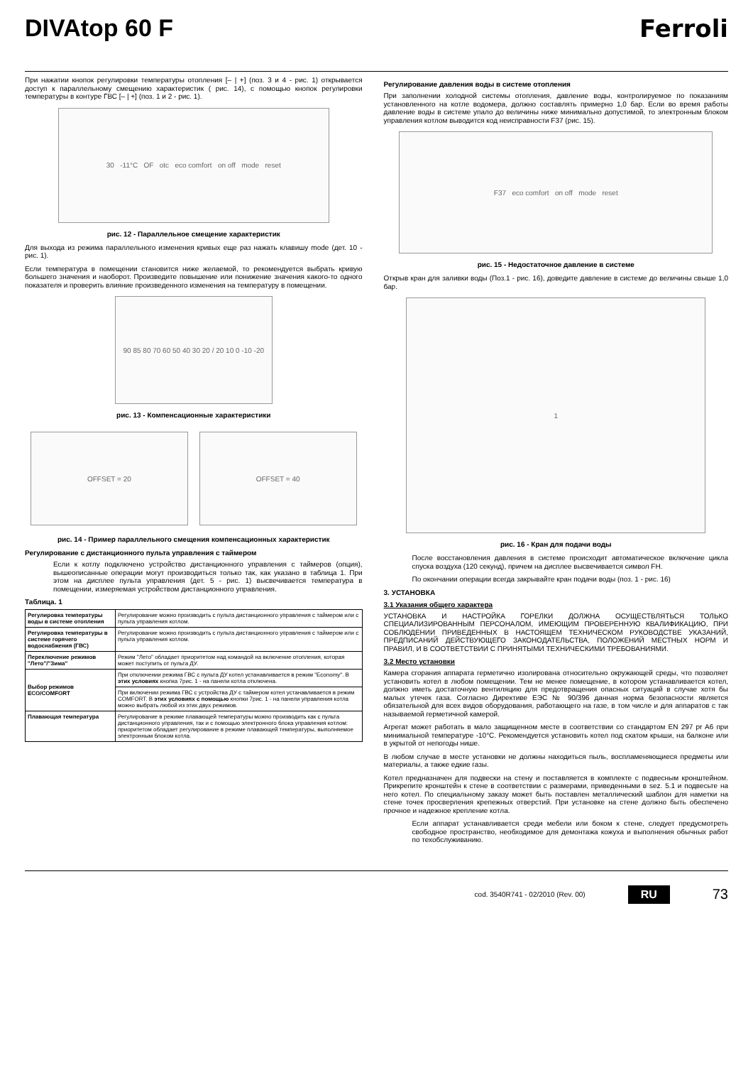DIVAtop 60 F Ferroli
При нажатии кнопок регулировки температуры отопления [– | +] (поз. 3 и 4 - рис. 1) открывается доступ к параллельному смещению характеристик ( рис. 14), с помощью кнопок регулировки температуры в контуре ГВС [– | +] (поз. 1 и 2 - рис. 1).
30 -11°C OF otc eco comfort on off mode reset
рис. 12 - Параллельное смещение характеристик
Для выхода из режима параллельного изменения кривых еще раз нажать клавишу mode (дет. 10 - рис. 1).
Если температура в помещении становится ниже желаемой, то рекомендуется выбрать кривую большего значения и наоборот. Произведите повышение или понижение значения какого-то одного показателя и проверить влияние произведенного изменения на температуру в помещении.
90 85 80 70 60 50 40 30 20 / 20 10 0 -10 -20
рис. 13 - Компенсационные характеристики
OFFSET = 20 OFFSET = 40
рис. 14 - Пример параллельного смещения компенсационных характеристик
Регулирование с дистанционного пульта управления с таймером
Если к котлу подключено устройство дистанционного управления с таймеров (опция), вышеописанные операции могут производиться только так, как указано в таблица 1. При этом на дисплее пульта управления (дет. 5 - рис. 1) высвечивается температура в помещении, измеряемая устройством дистанционного управления.
Таблица. 1
| Регулировка температуры воды в системе отопления | Регулирование можно производить с пульта дистанционного управления с таймером или с пульта управления котлом. |
| Регулировка температуры в системе горячего водоснабжения (ГВС) | Регулирование можно производить с пульта дистанционного управления с таймером или с пульта управления котлом. |
| Переключение режимов "Лето"/"Зима" | Режим "Лето" обладает приоритетом над командой на включение отопления, которая может поступить от пульта ДУ. |
| Выбор режимов ECO/COMFORT | При отключении режима ГВС с пульта ДУ котел устанавливается в режим "Economy". В этих условиях кнопка 7рис. 1 - на панели котла отключена. |
| | При включении режима ГВС с устройства ДУ с таймером котел устанавливается в режим COMFORT. В этих условиях с помощью кнопки 7рис. 1 - на панели управления котла можно выбрать любой из этих двух режимов. |
| Плавающая температура | Регулирование в режиме плавающей температуры можно производить как с пульта дистанционного управления, так и с помощью электронного блока управления котлом: приоритетом обладает регулирование в режиме плавающей температуры, выполняемое электронным блоком котла. |
Регулирование давления воды в системе отопления
При заполнении холодной системы отопления, давление воды, контролируемое по показаниям установленного на котле водомера, должно составлять примерно 1,0 бар. Если во время работы давление воды в системе упало до величины ниже минимально допустимой, то электронным блоком управления котлом выводится код неисправности F37 (рис. 15).
F37 eco comfort on off mode reset
рис. 15 - Недостаточное давление в системе
Открыв кран для заливки воды (Поз.1 - рис. 16), доведите давление в системе до величины свыше 1,0 бар.
1
рис. 16 - Кран для подачи воды
После восстановления давления в системе происходит автоматическое включение цикла спуска воздуха (120 секунд), причем на дисплее высвечивается символ FH.
По окончании операции всегда закрывайте кран подачи воды (поз. 1 - рис. 16)
3. УСТАНОВКА
3.1 Указания общего характера
УСТАНОВКА И НАСТРОЙКА ГОРЕЛКИ ДОЛЖНА ОСУЩЕСТВЛЯТЬСЯ ТОЛЬКО СПЕЦИАЛИЗИРОВАННЫМ ПЕРСОНАЛОМ, ИМЕЮЩИМ ПРОВЕРЕННУЮ КВАЛИФИКАЦИЮ, ПРИ СОБЛЮДЕНИИ ПРИВЕДЕННЫХ В НАСТОЯЩЕМ ТЕХНИЧЕСКОМ РУКОВОДСТВЕ УКАЗАНИЙ, ПРЕДПИСАНИЙ ДЕЙСТВУЮЩЕГО ЗАКОНОДАТЕЛЬСТВА, ПОЛОЖЕНИЙ МЕСТНЫХ НОРМ И ПРАВИЛ, И В СООТВЕТСТВИИ С ПРИНЯТЫМИ ТЕХНИЧЕСКИМИ ТРЕБОВАНИЯМИ.
3.2 Место установки
Камера сгорания аппарата герметично изолирована относительно окружающей среды, что позволяет установить котел в любом помещении. Тем не менее помещение, в котором устанавливается котел, должно иметь достаточную вентиляцию для предотвращения опасных ситуаций в случае хотя бы малых утечек газа. Согласно Директиве ЕЭС № 90/396 данная норма безопасности является обязательной для всех видов оборудования, работающего на газе, в том числе и для аппаратов с так называемой герметичной камерой.
Агрегат может работать в мало защищенном месте в соответствии со стандартом EN 297 pr A6 при минимальной температуре -10°C. Рекомендуется установить котел под скатом крыши, на балконе или в укрытой от непогоды нише.
В любом случае в месте установки не должны находиться пыль, воспламеняющиеся предметы или материалы, а также едкие газы.
Котел предназначен для подвески на стену и поставляется в комплекте с подвесным кронштейном. Прикрепите кронштейн к стене в соответствии с размерами, приведенными в sez. 5.1 и подвесьте на него котел. По специальному заказу может быть поставлен металлический шаблон для наметки на стене точек просверления крепежных отверстий. При установке на стене должно быть обеспечено прочное и надежное крепление котла.
Если аппарат устанавливается среди мебели или боком к стене, следует предусмотреть свободное пространство, необходимое для демонтажа кожуха и выполнения обычных работ по техобслуживанию.
cod. 3540R741 - 02/2010 (Rev. 00) RU 73